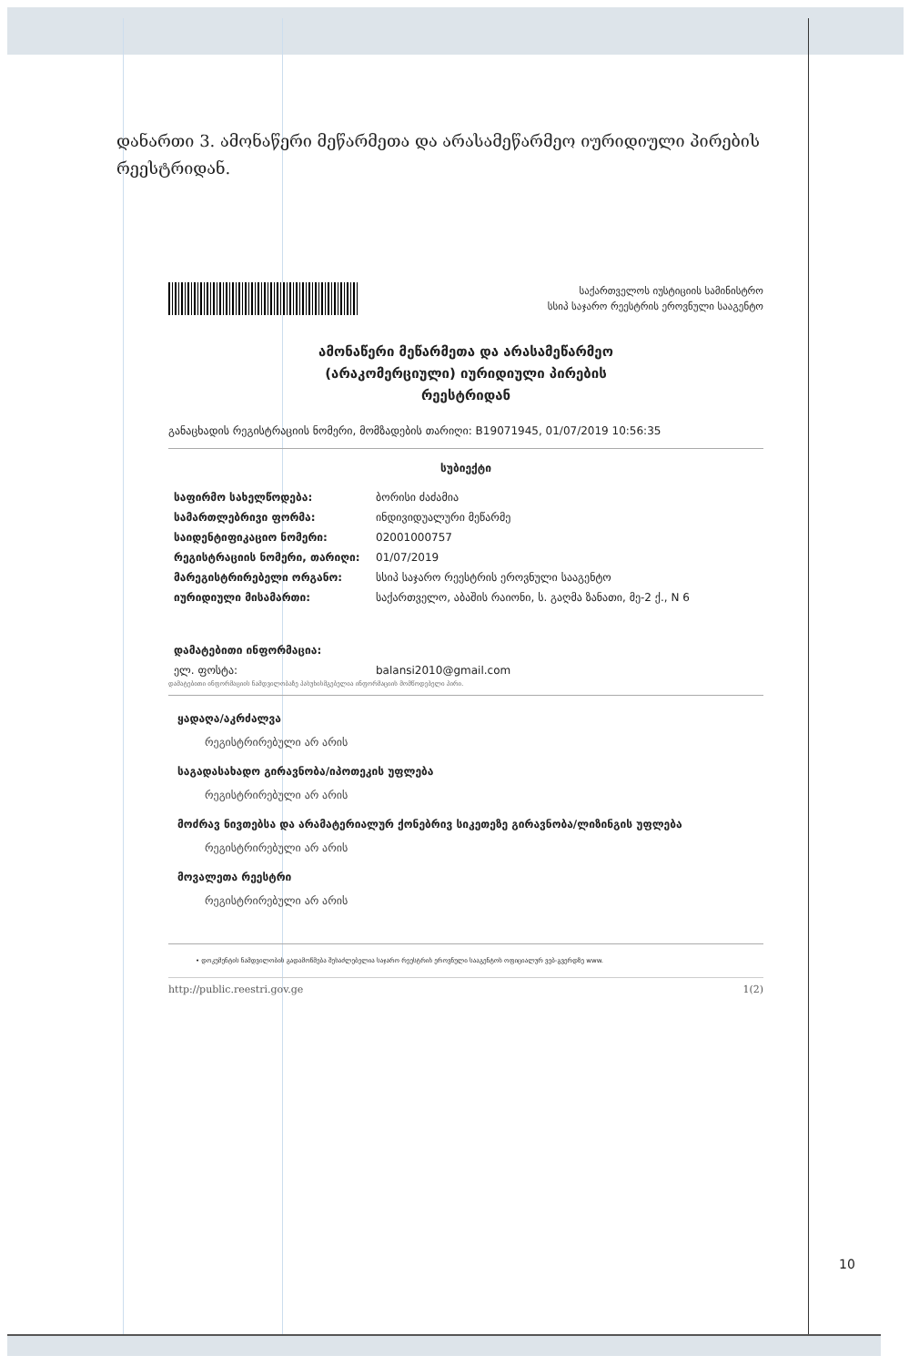დანართი 3. ამონაწერი მეწარმეთა და არასამეწარმეო იურიდიული პირების რეესტრიდან.
საქართველოს იუსტიციის სამინისტრო
სსიპ საჯარო რეესტრის ეროვნული სააგენტო
ამონაწერი მეწარმეთა და არასამეწარმეო
(არაკომერციული) იურიდიული პირების
რეესტრიდან
განაცხადის რეგისტრაციის ნომერი, მომზადების თარიღი: B19071945, 01/07/2019 10:56:35
სუბიექტი
| საფირმო სახელწოდება: | ბორისი ძაძამია |
| სამართლებრივი ფორმა: | ინდივიდუალური მეწარმე |
| საიდენტიფიკაციო ნომერი: | 02001000757 |
| რეგისტრაციის ნომერი, თარიღი: | 01/07/2019 |
| მარეგისტრირებელი ორგანო: | სსიპ საჯარო რეესტრის ეროვნული სააგენტო |
| იურიდიული მისამართი: | საქართველო, აბაშის რაიონი, ს. გაღმა ზანათი, მე-2 ქ., N 6 |
| დამატებითი ინფორმაცია: | |
| ელ. ფოსტა: | balansi2010@gmail.com |
დამატებითი ინფორმაციის ნამდვილობაზე პასუხისმგებელია ინფორმაციის მომწოდებელი პირი.
ყადაღა/აკრძალვა
რეგისტრირებული არ არის
საგადასახადო გირავნობა/იპოთეკის უფლება
რეგისტრირებული არ არის
მოძრავ ნივთებსა და არამატერიალურ ქონებრივ სიკეთეზე გირავნობა/ლიზინგის უფლება
რეგისტრირებული არ არის
მოვალეთა რეესტრი
რეგისტრირებული არ არის
• დოკუმენტის ნამდვილობის გადამოწმება შესაძლებელია საჯარო რეესტრის ეროვნული სააგენტოს ოფიციალურ ვებ-გვერდზე www.
http://public.reestri.gov.ge 1(2)
10